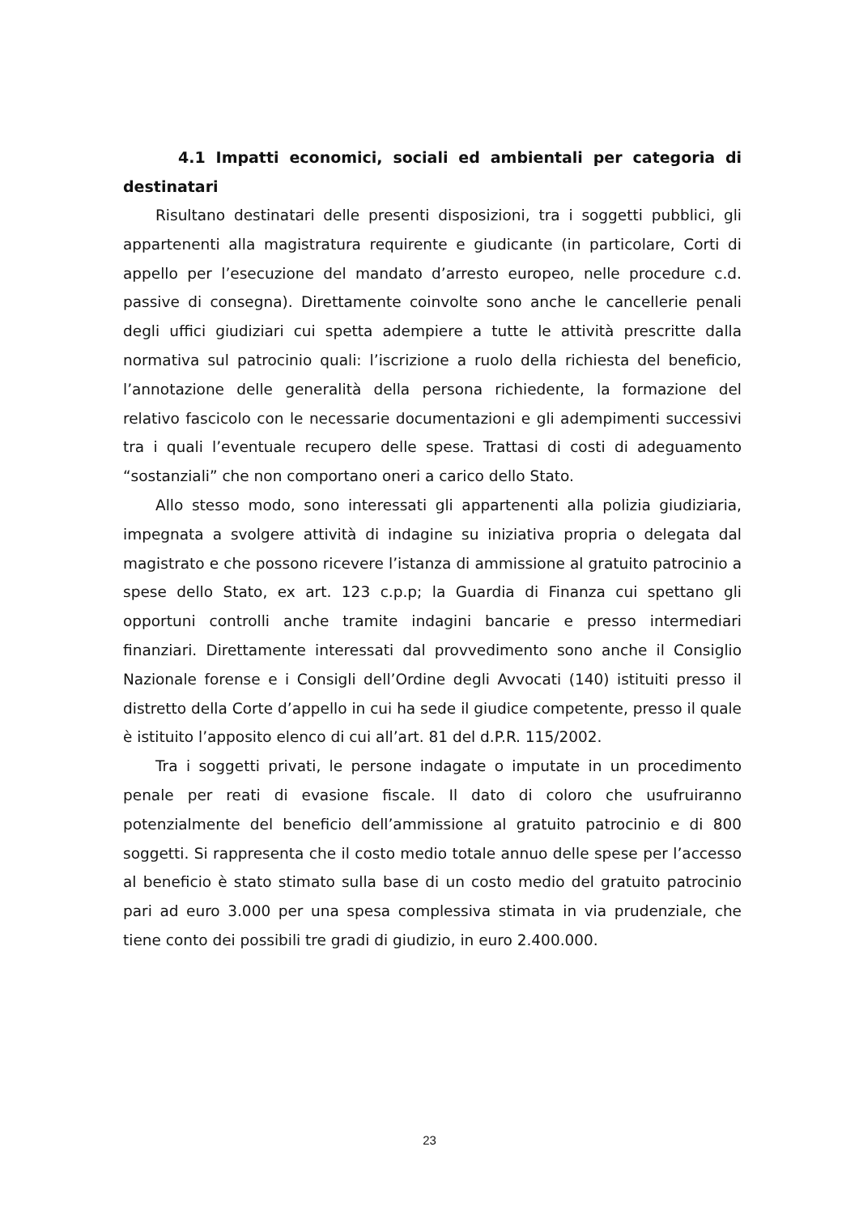4.1 Impatti economici, sociali ed ambientali per categoria di destinatari
Risultano destinatari delle presenti disposizioni, tra i soggetti pubblici, gli appartenenti alla magistratura requirente e giudicante (in particolare, Corti di appello per l’esecuzione del mandato d’arresto europeo, nelle procedure c.d. passive di consegna). Direttamente coinvolte sono anche le cancellerie penali degli uffici giudiziari cui spetta adempiere a tutte le attività prescritte dalla normativa sul patrocinio quali: l’iscrizione a ruolo della richiesta del beneficio, l’annotazione delle generalità della persona richiedente, la formazione del relativo fascicolo con le necessarie documentazioni e gli adempimenti successivi tra i quali l’eventuale recupero delle spese. Trattasi di costi di adeguamento “sostanziali” che non comportano oneri a carico dello Stato.
Allo stesso modo, sono interessati gli appartenenti alla polizia giudiziaria, impegnata a svolgere attività di indagine su iniziativa propria o delegata dal magistrato e che possono ricevere l’istanza di ammissione al gratuito patrocinio a spese dello Stato, ex art. 123 c.p.p; la Guardia di Finanza cui spettano gli opportuni controlli anche tramite indagini bancarie e presso intermediari finanziari. Direttamente interessati dal provvedimento sono anche il Consiglio Nazionale forense e i Consigli dell’Ordine degli Avvocati (140) istituiti presso il distretto della Corte d’appello in cui ha sede il giudice competente, presso il quale è istituito l’apposito elenco di cui all’art. 81 del d.P.R. 115/2002.
Tra i soggetti privati, le persone indagate o imputate in un procedimento penale per reati di evasione fiscale. Il dato di coloro che usufruiranno potenzialmente del beneficio dell’ammissione al gratuito patrocinio e di 800 soggetti. Si rappresenta che il costo medio totale annuo delle spese per l’accesso al beneficio è stato stimato sulla base di un costo medio del gratuito patrocinio pari ad euro 3.000 per una spesa complessiva stimata in via prudenziale, che tiene conto dei possibili tre gradi di giudizio, in euro 2.400.000.
23